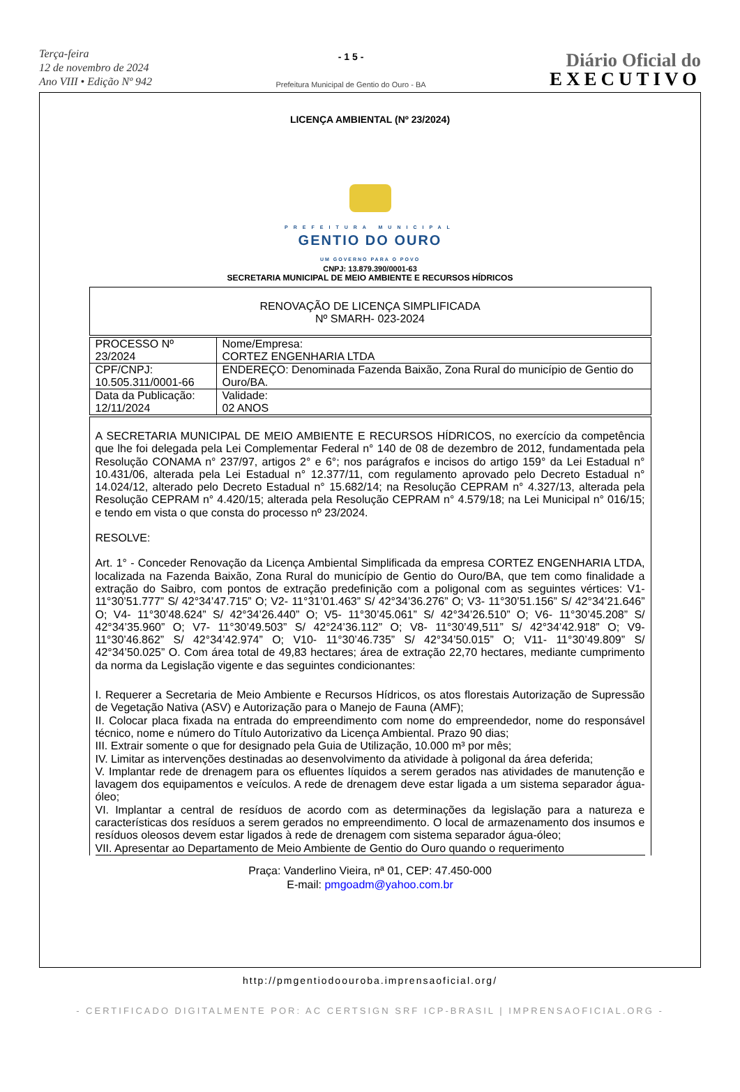Terça-feira
12 de novembro de 2024
Ano VIII • Edição Nº 942
- 1 5 -
Prefeitura Municipal de Gentio do Ouro - BA
Diário Oficial do
EXECUTIVO
LICENÇA AMBIENTAL (Nº 23/2024)
PREFEITURA MUNICIPAL
GENTIO DO OURO
UM GOVERNO PARA O POVO
CNPJ: 13.879.390/0001-63
SECRETARIA MUNICIPAL DE MEIO AMBIENTE E RECURSOS HÍDRICOS
| RENOVAÇÃO DE LICENÇA SIMPLIFICADA Nº SMARH- 023-2024 |
| PROCESSO Nº 23/2024 | Nome/Empresa: CORTEZ ENGENHARIA LTDA |
| CPF/CNPJ: 10.505.311/0001-66 | ENDEREÇO: Denominada Fazenda Baixão, Zona Rural do município de Gentio do Ouro/BA. |
| Data da Publicação: 12/11/2024 | Validade: 02 ANOS |
A SECRETARIA MUNICIPAL DE MEIO AMBIENTE E RECURSOS HÍDRICOS, no exercício da competência que lhe foi delegada pela Lei Complementar Federal n° 140 de 08 de dezembro de 2012, fundamentada pela Resolução CONAMA n° 237/97, artigos 2° e 6°; nos parágrafos e incisos do artigo 159° da Lei Estadual n° 10.431/06, alterada pela Lei Estadual n° 12.377/11, com regulamento aprovado pelo Decreto Estadual n° 14.024/12, alterado pelo Decreto Estadual n° 15.682/14; na Resolução CEPRAM n° 4.327/13, alterada pela Resolução CEPRAM n° 4.420/15; alterada pela Resolução CEPRAM n° 4.579/18; na Lei Municipal n° 016/15; e tendo em vista o que consta do processo nº 23/2024.
RESOLVE:
Art. 1° - Conceder Renovação da Licença Ambiental Simplificada da empresa CORTEZ ENGENHARIA LTDA, localizada na Fazenda Baixão, Zona Rural do município de Gentio do Ouro/BA, que tem como finalidade a extração do Saibro, com pontos de extração predefinição com a poligonal com as seguintes vértices: V1- 11°30’51.777” S/ 42°34’47.715” O; V2- 11°31’01.463” S/ 42°34’36.276” O; V3- 11°30’51.156” S/ 42°34’21.646” O; V4- 11°30’48.624” S/ 42°34’26.440” O; V5- 11°30’45.061” S/ 42°34’26.510” O; V6- 11°30’45.208” S/ 42°34’35.960” O; V7- 11°30’49.503” S/ 42°24’36.112” O; V8- 11°30’49,511” S/ 42°34’42.918” O; V9- 11°30’46.862” S/ 42°34’42.974” O; V10- 11°30’46.735” S/ 42°34’50.015” O; V11- 11°30’49.809” S/ 42°34’50.025” O. Com área total de 49,83 hectares; área de extração 22,70 hectares, mediante cumprimento da norma da Legislação vigente e das seguintes condicionantes:
I. Requerer a Secretaria de Meio Ambiente e Recursos Hídricos, os atos florestais Autorização de Supressão de Vegetação Nativa (ASV) e Autorização para o Manejo de Fauna (AMF);
II. Colocar placa fixada na entrada do empreendimento com nome do empreendedor, nome do responsável técnico, nome e número do Título Autorizativo da Licença Ambiental. Prazo 90 dias;
III. Extrair somente o que for designado pela Guia de Utilização, 10.000 m³ por mês;
IV. Limitar as intervenções destinadas ao desenvolvimento da atividade à poligonal da área deferida;
V. Implantar rede de drenagem para os efluentes líquidos a serem gerados nas atividades de manutenção e lavagem dos equipamentos e veículos. A rede de drenagem deve estar ligada a um sistema separador água-óleo;
VI. Implantar a central de resíduos de acordo com as determinações da legislação para a natureza e características dos resíduos a serem gerados no empreendimento. O local de armazenamento dos insumos e resíduos oleosos devem estar ligados à rede de drenagem com sistema separador água-óleo;
VII. Apresentar ao Departamento de Meio Ambiente de Gentio do Ouro quando o requerimento
Praça: Vanderlino Vieira, nª 01, CEP: 47.450-000
E-mail: pmgoadm@yahoo.com.br
http://pmgentiodoouroba.imprensaoficial.org/
- CERTIFICADO DIGITALMENTE POR: AC CERTSIGN SRF ICP-BRASIL | IMPRENSAOFICIAL.ORG -